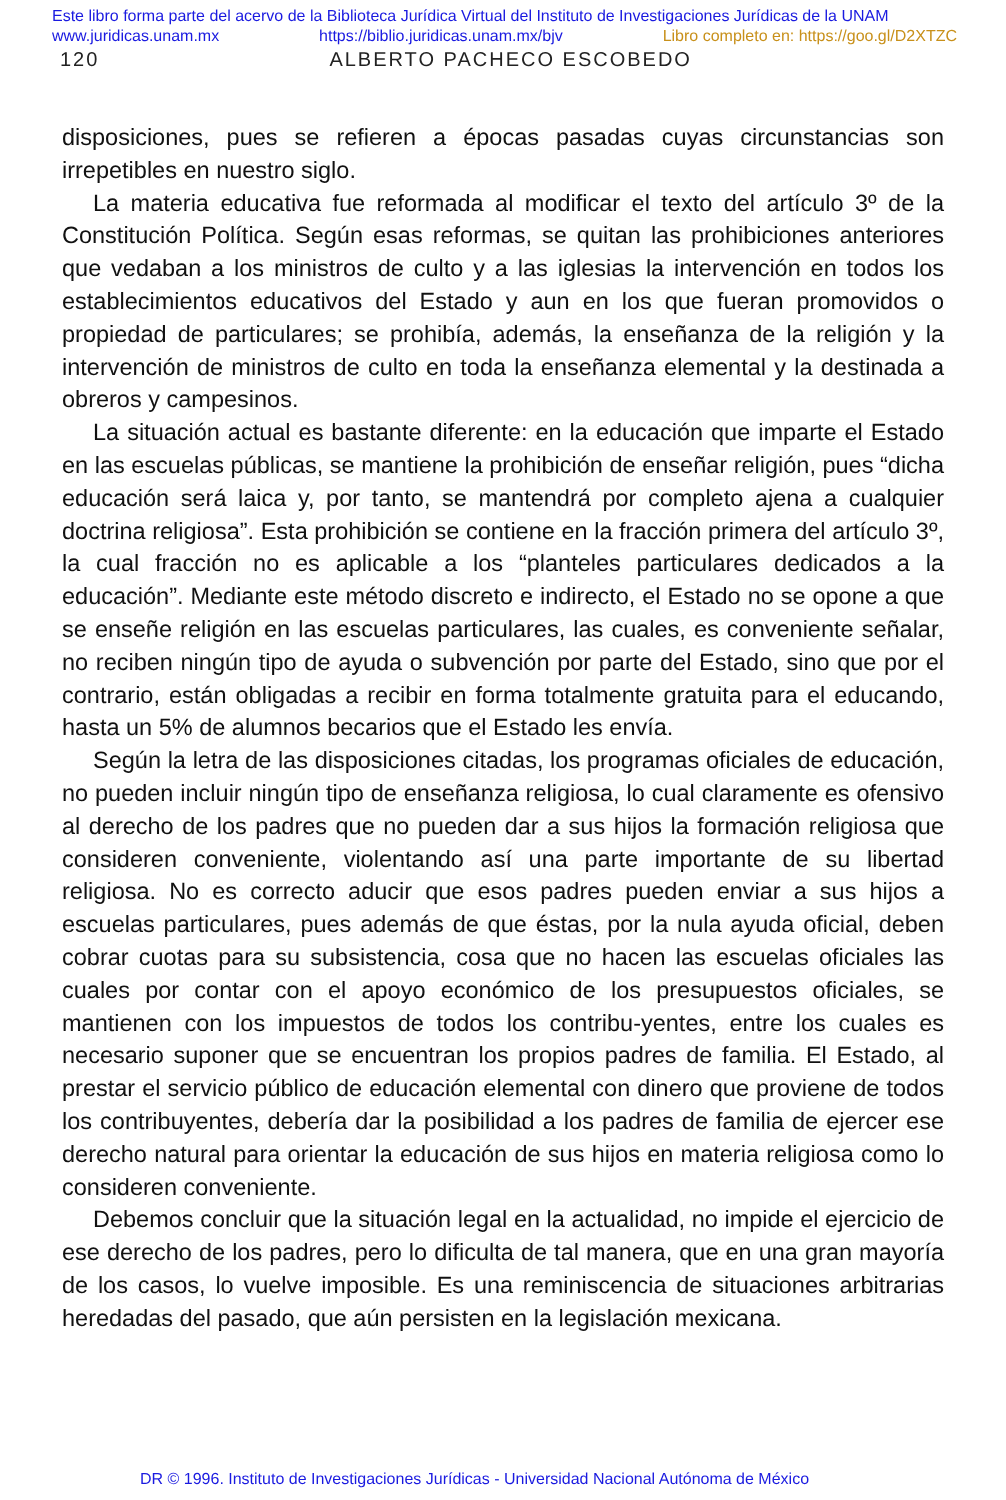Este libro forma parte del acervo de la Biblioteca Jurídica Virtual del Instituto de Investigaciones Jurídicas de la UNAM
www.juridicas.unam.mx https://biblio.juridicas.unam.mx/bjv Libro completo en: https://goo.gl/D2XTZC
120 ALBERTO PACHECO ESCOBEDO
disposiciones, pues se refieren a épocas pasadas cuyas circunstancias son irrepetibles en nuestro siglo.
La materia educativa fue reformada al modificar el texto del artículo 3º de la Constitución Política. Según esas reformas, se quitan las prohibiciones anteriores que vedaban a los ministros de culto y a las iglesias la intervención en todos los establecimientos educativos del Estado y aun en los que fueran promovidos o propiedad de particulares; se prohibía, además, la enseñanza de la religión y la intervención de ministros de culto en toda la enseñanza elemental y la destinada a obreros y campesinos.
La situación actual es bastante diferente: en la educación que imparte el Estado en las escuelas públicas, se mantiene la prohibición de enseñar religión, pues “dicha educación será laica y, por tanto, se mantendrá por completo ajena a cualquier doctrina religiosa”. Esta prohibición se contiene en la fracción primera del artículo 3º, la cual fracción no es aplicable a los “planteles particulares dedicados a la educación”. Mediante este método discreto e indirecto, el Estado no se opone a que se enseñe religión en las escuelas particulares, las cuales, es conveniente señalar, no reciben ningún tipo de ayuda o subvención por parte del Estado, sino que por el contrario, están obligadas a recibir en forma totalmente gratuita para el educando, hasta un 5% de alumnos becarios que el Estado les envía.
Según la letra de las disposiciones citadas, los programas oficiales de educación, no pueden incluir ningún tipo de enseñanza religiosa, lo cual claramente es ofensivo al derecho de los padres que no pueden dar a sus hijos la formación religiosa que consideren conveniente, violentando así una parte importante de su libertad religiosa. No es correcto aducir que esos padres pueden enviar a sus hijos a escuelas particulares, pues además de que éstas, por la nula ayuda oficial, deben cobrar cuotas para su subsistencia, cosa que no hacen las escuelas oficiales las cuales por contar con el apoyo económico de los presupuestos oficiales, se mantienen con los impuestos de todos los contribu-yentes, entre los cuales es necesario suponer que se encuentran los propios padres de familia. El Estado, al prestar el servicio público de educación elemental con dinero que proviene de todos los contribuyentes, debería dar la posibilidad a los padres de familia de ejercer ese derecho natural para orientar la educación de sus hijos en materia religiosa como lo consideren conveniente.
Debemos concluir que la situación legal en la actualidad, no impide el ejercicio de ese derecho de los padres, pero lo dificulta de tal manera, que en una gran mayoría de los casos, lo vuelve imposible. Es una reminiscencia de situaciones arbitrarias heredadas del pasado, que aún persisten en la legislación mexicana.
DR © 1996. Instituto de Investigaciones Jurídicas - Universidad Nacional Autónoma de México